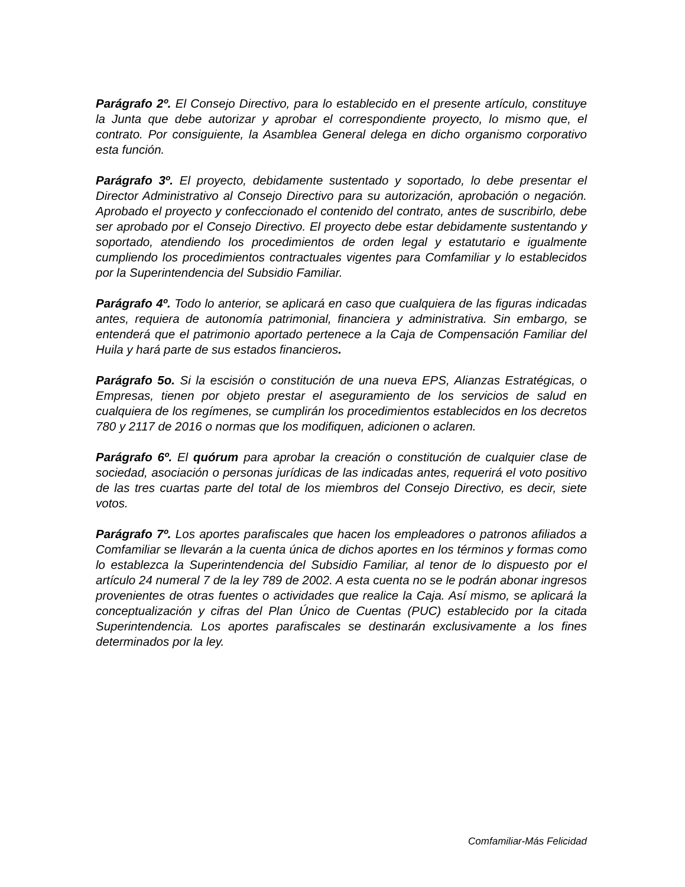Parágrafo 2º. El Consejo Directivo, para lo establecido en el presente artículo, constituye la Junta que debe autorizar y aprobar el correspondiente proyecto, lo mismo que, el contrato. Por consiguiente, la Asamblea General delega en dicho organismo corporativo esta función.
Parágrafo 3º. El proyecto, debidamente sustentado y soportado, lo debe presentar el Director Administrativo al Consejo Directivo para su autorización, aprobación o negación. Aprobado el proyecto y confeccionado el contenido del contrato, antes de suscribirlo, debe ser aprobado por el Consejo Directivo. El proyecto debe estar debidamente sustentando y soportado, atendiendo los procedimientos de orden legal y estatutario e igualmente cumpliendo los procedimientos contractuales vigentes para Comfamiliar y lo establecidos por la Superintendencia del Subsidio Familiar.
Parágrafo 4º. Todo lo anterior, se aplicará en caso que cualquiera de las figuras indicadas antes, requiera de autonomía patrimonial, financiera y administrativa. Sin embargo, se entenderá que el patrimonio aportado pertenece a la Caja de Compensación Familiar del Huila y hará parte de sus estados financieros.
Parágrafo 5o. Si la escisión o constitución de una nueva EPS, Alianzas Estratégicas, o Empresas, tienen por objeto prestar el aseguramiento de los servicios de salud en cualquiera de los regímenes, se cumplirán los procedimientos establecidos en los decretos 780 y 2117 de 2016 o normas que los modifiquen, adicionen o aclaren.
Parágrafo 6º. El quórum para aprobar la creación o constitución de cualquier clase de sociedad, asociación o personas jurídicas de las indicadas antes, requerirá el voto positivo de las tres cuartas parte del total de los miembros del Consejo Directivo, es decir, siete votos.
Parágrafo 7º. Los aportes parafiscales que hacen los empleadores o patronos afiliados a Comfamiliar se llevarán a la cuenta única de dichos aportes en los términos y formas como lo establezca la Superintendencia del Subsidio Familiar, al tenor de lo dispuesto por el artículo 24 numeral 7 de la ley 789 de 2002. A esta cuenta no se le podrán abonar ingresos provenientes de otras fuentes o actividades que realice la Caja. Así mismo, se aplicará la conceptualización y cifras del Plan Único de Cuentas (PUC) establecido por la citada Superintendencia. Los aportes parafiscales se destinarán exclusivamente a los fines determinados por la ley.
Comfamiliar-Más Felicidad